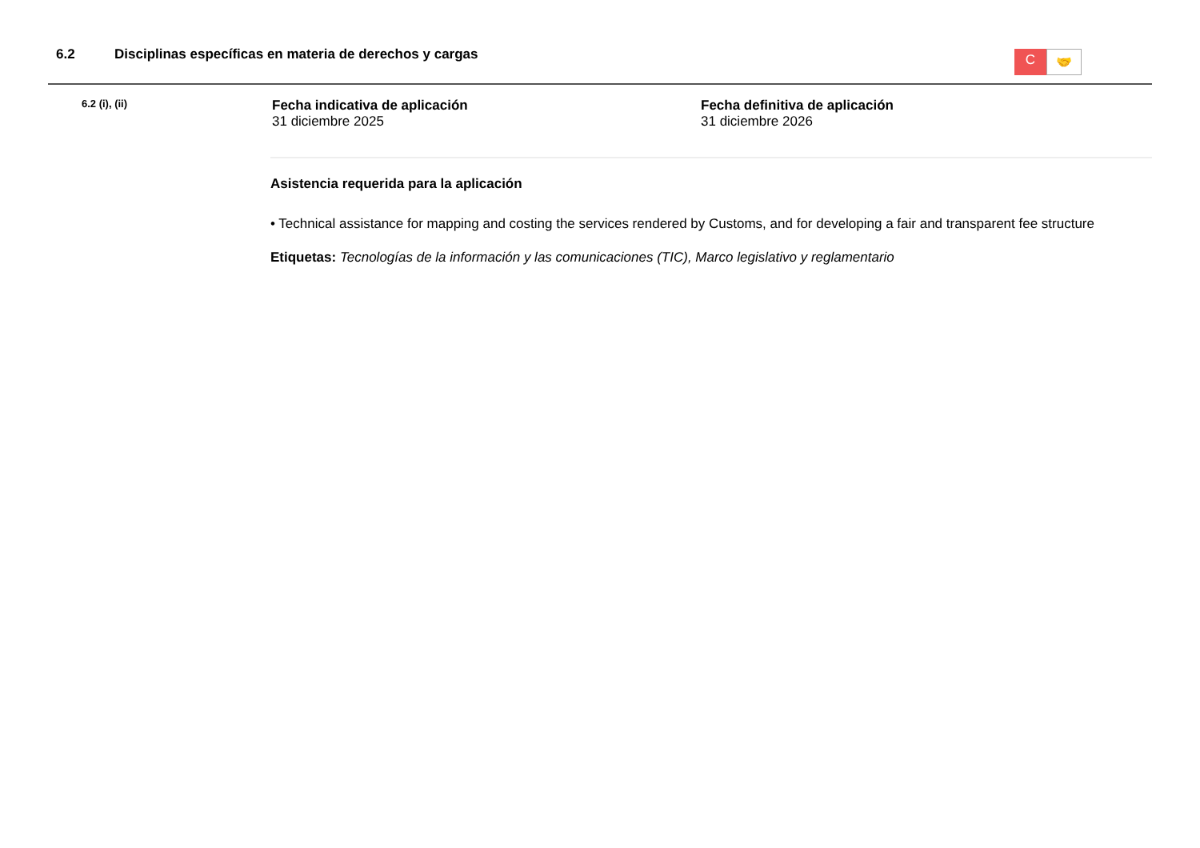6.2 Disciplinas específicas en materia de derechos y cargas
C
🤝
6.2 (i), (ii)
Fecha indicativa de aplicación
31 diciembre 2025
Fecha definitiva de aplicación
31 diciembre 2026
Asistencia requerida para la aplicación
• Technical assistance for mapping and costing the services rendered by Customs, and for developing a fair and transparent fee structure
Etiquetas: Tecnologías de la información y las comunicaciones (TIC), Marco legislativo y reglamentario